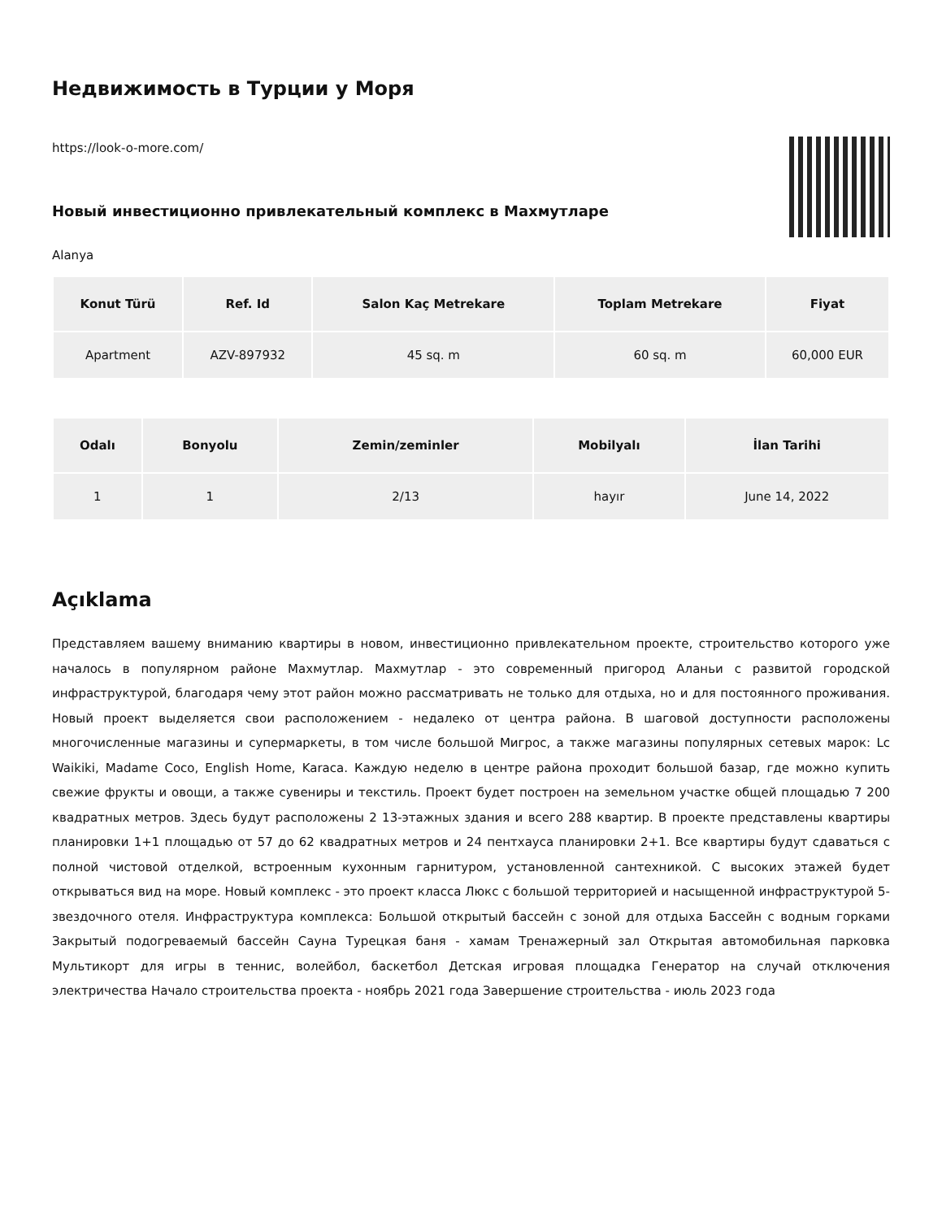Недвижимость в Турции у Моря
https://look-o-more.com/
Новый инвестиционно привлекательный комплекс в Махмутларе
Alanya
| Konut Türü | Ref. Id | Salon Kaç Metrekare | Toplam Metrekare | Fiyat |
| --- | --- | --- | --- | --- |
| Apartment | AZV-897932 | 45 sq. m | 60 sq. m | 60,000 EUR |
| Odalı | Bonyolu | Zemin/zeminler | Mobilyalı | İlan Tarihi |
| --- | --- | --- | --- | --- |
| 1 | 1 | 2/13 | hayır | June 14, 2022 |
Açıklama
Представляем вашему вниманию квартиры в новом, инвестиционно привлекательном проекте, строительство которого уже началось в популярном районе Махмутлар. Махмутлар - это современный пригород Аланьи с развитой городской инфраструктурой, благодаря чему этот район можно рассматривать не только для отдыха, но и для постоянного проживания. Новый проект выделяется свои расположением - недалеко от центра района. В шаговой доступности расположены многочисленные магазины и супермаркеты, в том числе большой Мигрос, а также магазины популярных сетевых марок: Lc Waikiki, Madame Coco, English Home, Karaca. Каждую неделю в центре района проходит большой базар, где можно купить свежие фрукты и овощи, а также сувениры и текстиль. Проект будет построен на земельном участке общей площадью 7 200 квадратных метров. Здесь будут расположены 2 13-этажных здания и всего 288 квартир. В проекте представлены квартиры планировки 1+1 площадью от 57 до 62 квадратных метров и 24 пентхауса планировки 2+1. Все квартиры будут сдаваться с полной чистовой отделкой, встроенным кухонным гарнитуром, установленной сантехникой. С высоких этажей будет открываться вид на море. Новый комплекс - это проект класса Люкс с большой территорией и насыщенной инфраструктурой 5-звездочного отеля. Инфраструктура комплекса: Большой открытый бассейн с зоной для отдыха Бассейн с водным горками Закрытый подогреваемый бассейн Сауна Турецкая баня - хамам Тренажерный зал Открытая автомобильная парковка Мультикорт для игры в теннис, волейбол, баскетбол Детская игровая площадка Генератор на случай отключения электричества Начало строительства проекта - ноябрь 2021 года Завершение строительства - июль 2023 года